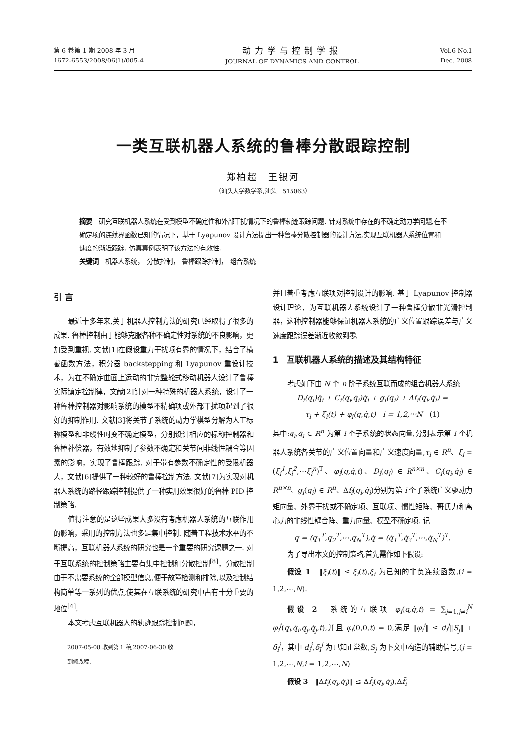第 6 卷第 1 期 2008 年 3 月
1672-6553/2008/06(1)/005-4
动力学与控制学报
JOURNAL OF DYNAMICS AND CONTROL
Vol.6 No.1
Dec. 2008
一类互联机器人系统的鲁棒分散跟踪控制
郑柏超　王银河
（汕头大学数学系,汕头　515063）
摘要　研究互联机器人系统在受到模型不确定性和外部干扰情况下的鲁棒轨迹跟踪问题. 针对系统中存在的不确定动力学问题,在不确定项的连续界函数已知的情况下，基于 Lyapunov 设计方法提出一种鲁棒分散控制器的设计方法,实现互联机器人系统位置和速度的渐近跟踪. 仿真算例表明了该方法的有效性.
关键词　机器人系统，　分散控制，　鲁棒跟踪控制，　组合系统
引 言
最近十多年来,关于机器人控制方法的研究已经取得了很多的成果. 鲁棒控制由于能够克服各种不确定性对系统的不良影响，更加受到重视. 文献[1]在假设重力干扰项有界的情况下，结合了横截函数方法，积分器 backstepping 和 Lyapunov 重设计技术，为在不确定曲面上运动的非完整轮式移动机器人设计了鲁棒实际镇定控制律，文献[2]针对一种特殊的机器人系统，设计了一种鲁棒控制器对影响系统的模型不精确项或外部干扰项起到了很好的抑制作用. 文献[3]将关节子系统的动力学模型分解为人工标称模型和非线性时变不确定模型，分别设计相应的标称控制器和鲁棒补偿器，有效地抑制了参数不确定和关节间非线性耦合等因素的影响，实现了鲁棒跟踪. 对于带有参数不确定性的受限机器人，文献[6]提供了一种较好的鲁棒控制方法. 文献[7]为实现对机器人系统的路径跟踪控制提供了一种实用效果很好的鲁棒 PID 控制策略.
值得注意的是这些成果大多没有考虑机器人系统的互联作用的影响，采用的控制方法也多是集中控制. 随着工程技术水平的不断提高，互联机器人系统的研究也是一个重要的研究课题之一. 对于互联系统的控制策略主要有集中控制和分散控制<sup>[8]</sup>，分散控制由于不需要系统的全部模型信息,便于故障检测和排除,以及控制结构简单等一系列的优点,使其在互联系统的研究中占有十分重要的地位<sup>[4]</sup>.
本文考虑互联机器人的轨迹跟踪控制问题，
2007-05-08 收到第 1 稿,2007-06-30 收到修改稿.
并且着重考虑互联项对控制设计的影响. 基于 Lyapunov 控制器设计理论，为互联机器人系统设计了一种鲁棒分散非光滑控制器，这种控制器能够保证机器人系统的广义位置跟踪误差与广义速度跟踪误差渐近收敛到零.
1　互联机器人系统的描述及其结构特征
考虑如下由 N 个 n 阶子系统互联而成的组合机器人系统
D<sub>i</sub>(q<sub>i</sub>)q̈<sub>i</sub> + C<sub>i</sub>(q<sub>i</sub>,q̇<sub>i</sub>)q̇<sub>i</sub> + g<sub>i</sub>(q<sub>i</sub>) + Δf<sub>i</sub>(q<sub>i</sub>,q̇<sub>i</sub>) =
τ<sub>i</sub> + ξ<sub>i</sub>(t) + φ<sub>i</sub>(q,q̇,t)　i = 1,2,⋯N　(1)
其中:q<sub>i</sub>,q̇<sub>i</sub> ∈ R<sup>n</sup> 为第 i 个子系统的状态向量,分别表示第 i 个机器人系统各关节的广义位置向量和广义速度向量,τ<sub>i</sub> ∈ R<sup>n</sup>、ξ<sub>i</sub> = (ξ<sub>i</sub><sup>1</sup>,ξ<sub>i</sub><sup>2</sup>,⋯ξ<sub>i</sub><sup>n</sup>)<sup>T</sup>、φ<sub>i</sub>(q,q̇,t)、D<sub>i</sub>(q<sub>i</sub>) ∈ R<sup>n×n</sup>、C<sub>i</sub>(q<sub>i</sub>,q̇<sub>i</sub>) ∈ R<sup>n×n</sup>、g<sub>i</sub>(q<sub>i</sub>) ∈ R<sup>n</sup>、Δf<sub>i</sub>(q<sub>i</sub>,q̇<sub>i</sub>)分别为第 i 个子系统广义驱动力矩向量、外界干扰或不确定项、互联项、惯性矩阵、哥氏力和离心力的非线性耦合阵、重力向量、模型不确定项. 记
q = (q<sub>1</sub><sup>T</sup>,q<sub>2</sub><sup>T</sup>,⋯,q<sub>N</sub><sup>T</sup>),q̇ = (q̇<sub>1</sub><sup>T</sup>,q̇<sub>2</sub><sup>T</sup>,⋯,q̇<sub>N</sub><sup>T</sup>)<sup>T</sup>.
为了导出本文的控制策略,首先需作如下假设:
假设 1　‖ξ<sub>i</sub>(t)‖ ≤ ξ̄<sub>i</sub>(t),ξ̄<sub>i</sub> 为已知的非负连续函数,(i = 1,2,⋯,N).
假设 2　系统的互联项 φ<sub>i</sub>(q,q̇,t) = ∑<sub>j=1,j≠i</sub><sup>N</sup> φ<sub>i</sub><sup>j</sup>(q<sub>i</sub>,q̇<sub>i</sub>,q<sub>j</sub>,q̇<sub>j</sub>,t),并且 φ<sub>i</sub>(0,0,t) = 0,满足 ‖φ<sub>i</sub><sup>i</sup>‖ ≤ d<sub>i</sub><sup>j</sup>‖S<sub>j</sub>‖ + δ<sub>i</sub><sup>j</sup>，其中 d<sub>i</sub><sup>j</sup>,δ<sub>i</sub><sup>j</sup> 为已知正常数,S<sub>j</sub> 为下文中构造的辅助信号,(j = 1,2,⋯,N,i = 1,2,⋯,N).
假设 3　‖Δf<sub>i</sub>(q<sub>i</sub>,q̇<sub>i</sub>)‖ ≤ Δf̄<sub>i</sub>(q<sub>i</sub>,q̇<sub>i</sub>),Δf̄<sub>i</sub>